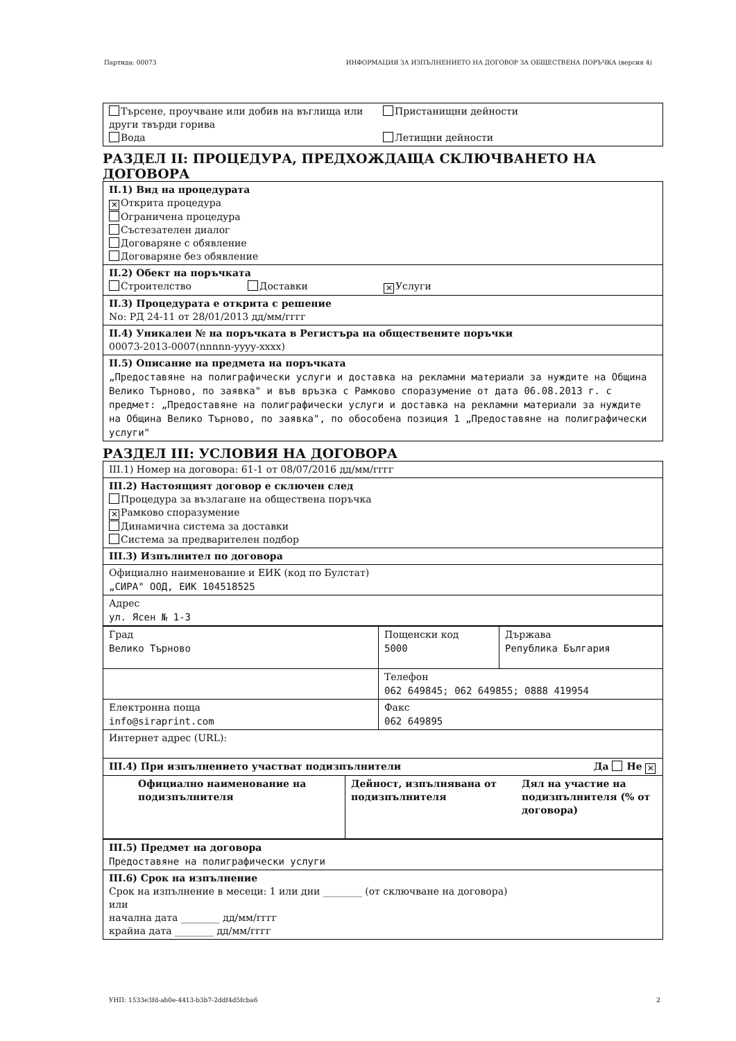Партида: 00073 ИНФОРМАЦИЯ ЗА ИЗПЪЛНЕНИЕТО НА ДОГОВОР ЗА ОБЩЕСТВЕНА ПОРЪЧКА (версия 4)
Търсене, проучване или добив на въглища или други твърди горива
Вода
Пристанищни дейности
Летищни дейности
РАЗДЕЛ II: ПРОЦЕДУРА, ПРЕДХОЖДАЩА СКЛЮЧВАНЕТО НА ДОГОВОРА
II.1) Вид на процедурата
✕ Открита процедура
Ограничена процедура
Състезателен диалог
Договаряне с обявление
Договаряне без обявление
II.2) Обект на поръчката
Строителство Доставки ✕ Услуги
II.3) Процедурата е открита с решение
No: РД 24-11 от 28/01/2013 дд/мм/гггг
II.4) Уникален № на поръчката в Регистъра на обществените поръчки
00073-2013-0007(nnnnn-yyyy-xxxx)
II.5) Описание на предмета на поръчката
„Предоставяне на полиграфически услуги и доставка на рекламни материали за нуждите на Община Велико Търново, по заявка" и във връзка с Рамково споразумение от дата 06.08.2013 г. с предмет: „Предоставяне на полиграфически услуги и доставка на рекламни материали за нуждите на Община Велико Търново, по заявка", по обособена позиция 1 „Предоставяне на полиграфически услуги"
РАЗДЕЛ III: УСЛОВИЯ НА ДОГОВОРА
III.1) Номер на договора: 61-1 от 08/07/2016 дд/мм/гггг
III.2) Настоящият договор е сключен след
Процедура за възлагане на обществена поръчка
✕ Рамково споразумение
Динамична система за доставки
Система за предварителен подбор
III.3) Изпълнител по договора
Официално наименование и ЕИК (код по Булстат)
„СИРА" ООД, ЕИК 104518525
Адрес
ул. Ясен № 1-3
| Град Велико Търново | Пощенски код 5000 | Държава Република България |
| | Телефон 062 649845; 062 649855; 0888 419954 | |
| Електронна поща info@siraprint.com | Факс 062 649895 | |
| Интернет адрес (URL): | | |
| III.4) При изпълнението участват подизпълнители Да Не ✕ | | |
| Официално наименование на подизпълнителя | Дейност, изпълнявана от подизпълнителя | Дял на участие на подизпълнителя (% от договора) |
III.5) Предмет на договора
Предоставяне на полиграфически услуги
III.6) Срок на изпълнение
Срок на изпълнение в месеци: 1 или дни ________ (от сключване на договора)
или
начална дата ________ дд/мм/гггг
крайна дата ________ дд/мм/гггг
УНП: 1533e3fd-ab0e-4413-b3b7-2ddf4d5fcba6 2